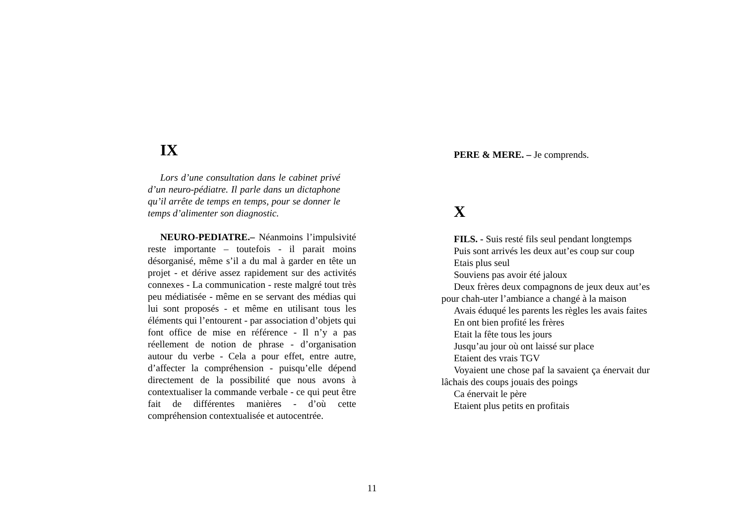IX
Lors d’une consultation dans le cabinet privé d’un neuro-pédiatre. Il parle dans un dictaphone qu’il arrête de temps en temps, pour se donner le temps d’alimenter son diagnostic.
NEURO-PEDIATRE.– Néanmoins l’impulsivité reste importante – toutefois - il parait moins désorganisé, même s’il a du mal à garder en tête un projet - et dérive assez rapidement sur des activités connexes - La communication - reste malgré tout très peu médiatisée - même en se servant des médias qui lui sont proposés - et même en utilisant tous les éléments qui l’entourent - par association d’objets qui font office de mise en référence - Il n’y a pas réellement de notion de phrase - d’organisation autour du verbe - Cela a pour effet, entre autre, d’affecter la compréhension - puisqu’elle dépend directement de la possibilité que nous avons à contextualiser la commande verbale - ce qui peut être fait de différentes manières - d’où cette compréhension contextualisée et autocentrée.
PERE & MERE. – Je comprends.
X
FILS. - Suis resté fils seul pendant longtemps
Puis sont arrivés les deux aut’es coup sur coup
Etais plus seul
Souviens pas avoir été jaloux
Deux frères deux compagnons de jeux deux aut’es pour chah-uter l’ambiance a changé à la maison
Avais éduqué les parents les règles les avais faites
En ont bien profité les frères
Etait la fête tous les jours
Jusqu’au jour où ont laissé sur place
Etaient des vrais TGV
Voyaient une chose paf la savaient ça énervait dur lâchais des coups jouais des poings
Ca énervait le père
Etaient plus petits en profitais
11